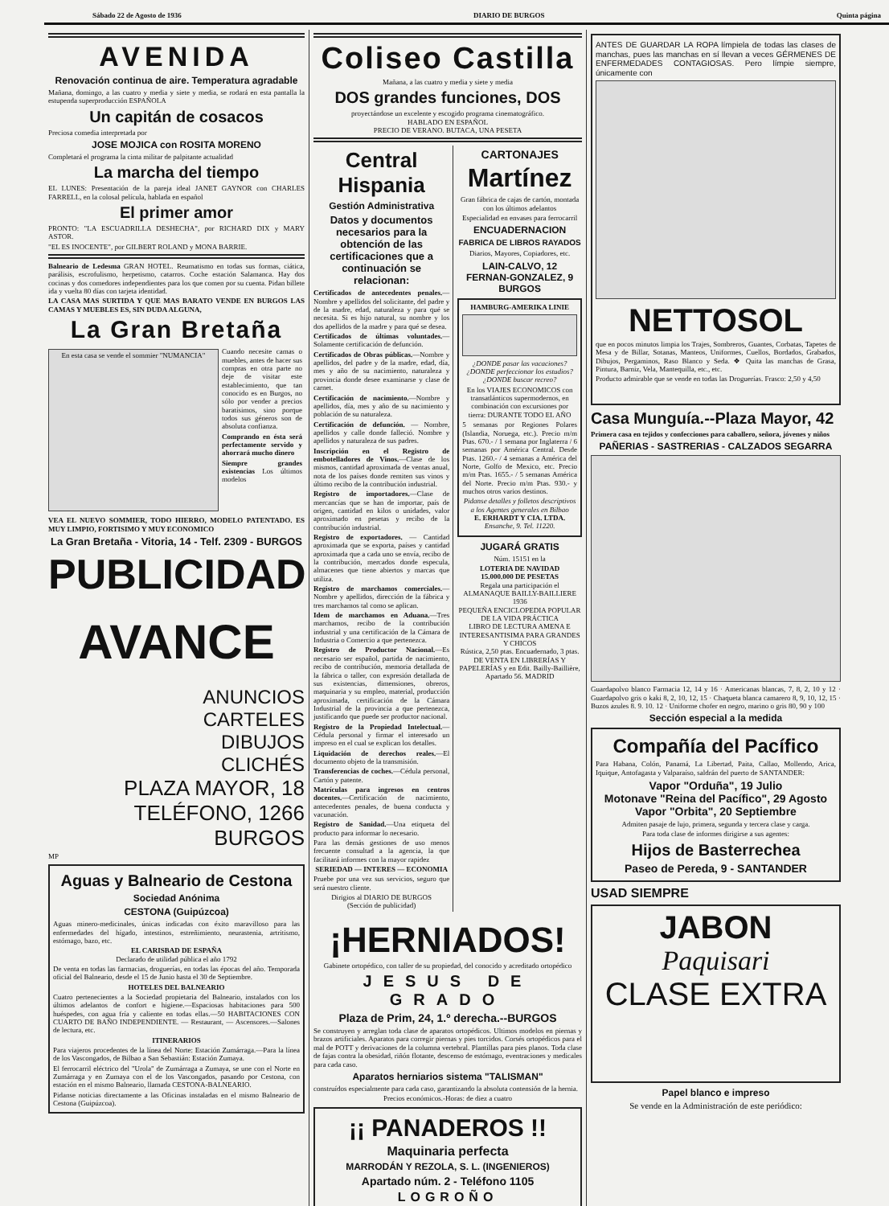Sábado 22 de Agosto de 1936 DIARIO DE BURGOS Quinta página
AVENIDA
Renovación continua de aire. Temperatura agradable
Mañana, domingo, a las cuatro y media y siete y media, se rodará en esta pantalla la estupenda superproducción ESPAÑOLA
Un capitán de cosacos
Preciosa comedia interpretada por
JOSE MOJICA con ROSITA MORENO
Completará el programa la cinta militar de palpitante actualidad
La marcha del tiempo
EL LUNES: Presentación de la pareja ideal JANET GAYNOR con CHARLES FARRELL, en la colosal película, hablada en español
El primer amor
PRONTO: "LA ESCUADRILLA DESHECHA", por RICHARD DIX y MARY ASTOR.
"EL ES INOCENTE", por GILBERT ROLAND y MONA BARRIE.
Balneario de Ledesma GRAN HOTEL. Reumatismo en todas sus formas, ciática, parálisis, escrofulismo, herpetismo, catarros. Coche estación Salamanca. Hay dos cocinas y dos comedores independientes para los que comen por su cuenta. Pidan billete ida y vuelta 80 días con tarjeta identidad.
LA CASA MAS SURTIDA Y QUE MAS BARATO VENDE EN BURGOS LAS CAMAS Y MUEBLES ES, SIN DUDA ALGUNA,
La Gran Bretaña
En esta casa se vende el sommier "NUMANCIA"
Cuando necesite camas o muebles, antes de hacer sus compras en otra parte no deje de visitar este establecimiento, que tan conocido es en Burgos, no sólo por vender a precios baratísimos, sino porque todos sus géneros son de absoluta confianza.
Comprando en ésta será perfectamente servido y ahorrará mucho dinero
Siempre grandes existencias Los últimos modelos
VEA EL NUEVO SOMMIER, TODO HIERRO, MODELO PATENTADO. ES MUY LIMPIO, FORTISIMO Y MUY ECONOMICO
La Gran Bretaña - Vitoria, 14 - Telf. 2309 - BURGOS
PUBLICIDAD
AVANCE
ANUNCIOS
CARTELES
DIBUJOS
CLICHÉS
PLAZA MAYOR, 18
TELÉFONO, 1266
BURGOS
MP
Aguas y Balneario de Cestona
Sociedad Anónima
CESTONA (Guipúzcoa)
Aguas minero-medicinales, únicas indicadas con éxito maravilloso para las enfermedades del hígado, intestinos, estreñimiento, neurastenia, artritismo, estómago, bazo, etc.
EL CARISBAD DE ESPAÑA
Declarado de utilidad pública el año 1792
De venta en todas las farmacias, droguerías, en todas las épocas del año. Temporada oficial del Balneario, desde el 15 de Junio hasta el 30 de Septiembre.
HOTELES DEL BALNEARIO
Cuatro pertenecientes a la Sociedad propietaria del Balneario, instalados con los últimos adelantos de confort e higiene.—Espaciosas habitaciones para 500 huéspedes, con agua fría y caliente en todas ellas.—50 HABITACIONES CON CUARTO DE BAÑO INDEPENDIENTE. — Restaurant, — Ascensores.—Salones de lectura, etc.
ITINERARIOS
Para viajeros procedentes de la línea del Norte: Estación Zumárraga.—Para la línea de los Vascongados, de Bilbao a San Sebastián: Estación Zumaya.
El ferrocarril eléctrico del "Urola" de Zumárraga a Zumaya, se une con el Norte en Zumárraga y en Zumaya con el de los Vascongados, pasando por Cestona, con estación en el mismo Balneario, llamada CESTONA-BALNEARIO.
Pidanse noticias directamente a las Oficinas instaladas en el mismo Balneario de Cestona (Guipúzcoa).
Coliseo Castilla
Mañana, a las cuatro y media y siete y media
DOS grandes funciones, DOS
proyectándose un excelente y escogido programa cinematográfico.
HABLADO EN ESPAÑOL
PRECIO DE VERANO. BUTACA, UNA PESETA
Central Hispania
Gestión Administrativa
Datos y documentos necesarios para la obtención de las certificaciones que a continuación se relacionan:
Certificados de antecedentes penales.—Nombre y apellidos del solicitante, del padre y de la madre, edad, naturaleza y para qué se necesita. Si es hijo natural, su nombre y los dos apellidos de la madre y para qué se desea.
Certificados de últimas voluntades.—Solamente certificación de defunción.
Certificados de Obras públicas.—Nombre y apellidos, del padre y de la madre, edad, día, mes y año de su nacimiento, naturaleza y provincia donde desee examinarse y clase de carnet.
Certificación de nacimiento.—Nombre y apellidos, día, mes y año de su nacimiento y población de su naturaleza.
Certificación de defunción. — Nombre, apellidos y calle donde falleció. Nombre y apellidos y naturaleza de sus padres.
Inscripción en el Registro de embotelladores de Vinos.—Clase de los mismos, cantidad aproximada de ventas anual, nota de los países donde remiten sus vinos y último recibo de la contribución industrial.
Registro de importadores.—Clase de mercancías que se han de importar, país de origen, cantidad en kilos o unidades, valor aproximado en pesetas y recibo de la contribución industrial.
Registro de exportadores. — Cantidad aproximada que se exporta, países y cantidad aproximada que a cada uno se envía, recibo de la contribución, mercados donde especula, almacenes que tiene abiertos y marcas que utiliza.
Registro de marchamos comerciales.—Nombre y apellidos, dirección de la fábrica y tres marchamos tal como se aplican.
Idem de marchamos en Aduana.—Tres marchamos, recibo de la contribución industrial y una certificación de la Cámara de Industria o Comercio a que pertenezca.
Registro de Productor Nacional.—Es necesario ser español, partida de nacimiento, recibo de contribución, memoria detallada de la fábrica o taller, con expresión detallada de sus existencias, dimensiones, obreros, maquinaria y su empleo, material, producción aproximada, certificación de la Cámara Industrial de la provincia a que pertenezca, justificando que puede ser productor nacional.
Registro de la Propiedad Intelectual.—Cédula personal y firmar el interesado un impreso en el cual se explican los detalles.
Liquidación de derechos reales.—El documento objeto de la transmisión.
Transferencias de coches.—Cédula personal, Cartón y patente.
Matrículas para ingresos en centros docentes.—Certificación de nacimiento, antecedentes penales, de buena conducta y vacunación.
Registro de Sanidad.—Una etiqueta del producto para informar lo necesario.
Para las demás gestiones de uso menos frecuente consultad a la agencia, la que facilitará informes con la mayor rapidez
SERIEDAD — INTERES — ECONOMIA
Pruebe por una vez sus servicios, seguro que será nuestro cliente.
Dirigios al DIARIO DE BURGOS
(Sección de publicidad)
CARTONAJES
Martínez
Gran fábrica de cajas de cartón, montada con los últimos adelantos
Especialidad en envases para ferrocarril
ENCUADERNACION
FABRICA DE LIBROS RAYADOS
Diarios, Mayores, Copiadores, etc.
LAIN-CALVO, 12
FERNAN-GONZALEZ, 9
BURGOS
HAMBURG-AMERIKA LINIE
¿DONDE pasar las vacaciones?
¿DONDE perfeccionar los estudios?
¿DONDE buscar recreo?
En los VIAJES ECONOMICOS con transatlánticos supermodernos, en combinación con excursiones por tierra: DURANTE TODO EL AÑO
5 semanas por Regiones Polares (Islandia, Noruega, etc.). Precio m/m Ptas. 670.- / 1 semana por Inglaterra / 6 semanas por América Central. Desde Ptas. 1260.- / 4 semanas a América del Norte, Golfo de Mexico, etc. Precio m/m Ptas. 1655.- / 5 semanas América del Norte. Precio m/m Ptas. 930.- y muchos otros varios destinos.
Pidanse detalles y folletos descriptivos a los Agentes generales en Bilbao
E. ERHARDT Y CIA. LTDA.
Ensanche, 9. Tel. 11220.
JUGARÁ GRATIS
Núm. 15151 en la
LOTERIA DE NAVIDAD
15.000.000 DE PESETAS
Regala una participación el ALMANAQUE BAILLY-BAILLIERE 1936
PEQUEÑA ENCICLOPEDIA POPULAR DE LA VIDA PRÁCTICA
LIBRO DE LECTURA AMENA E INTERESANTISIMA PARA GRANDES Y CHICOS
Rústica, 2,50 ptas. Encuadernado, 3 ptas.
DE VENTA EN LIBRERÍAS Y PAPELERÍAS y en Edit. Bailly-Baillière, Apartado 56. MADRID
¡HERNIADOS!
Gabinete ortopédico, con taller de su propiedad, del conocido y acreditado ortopédico
JESUS DE GRADO
Plaza de Prim, 24, 1.º derecha.--BURGOS
Se construyen y arreglan toda clase de aparatos ortopédicos. Ultimos modelos en piernas y brazos artificiales. Aparatos para corregir piernas y pies torcidos. Corsés ortopédicos para el mal de POTT y derivaciones de la columna vertebral. Plantillas para pies planos. Toda clase de fajas contra la obesidad, riñón flotante, descenso de estómago, eventraciones y medicales para cada caso.
Aparatos herniarios sistema "TALISMAN"
construídos especialmente para cada caso, garantizando la absoluta contensión de la hernia.
Precios económicos.-Horas: de diez a cuatro
¡¡ PANADEROS !!
Maquinaria perfecta
MARRODÁN Y REZOLA, S. L. (INGENIEROS)
Apartado núm. 2 - Teléfono 1105
LOGROÑO
ANTES DE GUARDAR LA ROPA límpiela de todas las clases de manchas, pues las manchas en sí llevan a veces GÉRMENES DE ENFERMEDADES CONTAGIOSAS. Pero límpie siempre, únicamente con
NETTOSOL
que en pocos minutos limpia los Trajes, Sombreros, Guantes, Corbatas, Tapetes de Mesa y de Billar, Sotanas, Manteos, Uniformes, Cuellos, Bordados, Grabados, Dibujos, Pergaminos, Raso Blanco y Seda. ❖ Quita las manchas de Grasa, Pintura, Barniz, Vela, Mantequilla, etc., etc.
Producto admirable que se vende en todas las Droguerías. Frasco: 2,50 y 4,50
Casa Munguía.--Plaza Mayor, 42
Primera casa en tejidos y confecciones para caballero, señora, jóvenes y niños
PAÑERIAS - SASTRERIAS - CALZADOS SEGARRA
Guardapolvo blanco Farmacia 12, 14 y 16 · Americanas blancas, 7, 8, 2, 10 y 12 · Guardapolvo gris o kaki 8, 2, 10, 12, 15 · Chaqueta blanca camarero 8, 9, 10, 12, 15 · Buzos azules 8. 9. 10. 12 · Uniforme chofer en negro, marino o gris 80, 90 y 100
Sección especial a la medida
Compañía del Pacífico
Para Habana, Colón, Panamá, La Libertad, Paita, Callao, Mollendo, Arica, Iquique, Antofagasta y Valparaíso, saldrán del puerto de SANTANDER:
Vapor "Orduña", 19 Julio
Motonave "Reina del Pacífico", 29 Agosto
Vapor "Orbita", 20 Septiembre
Admiten pasaje de lujo, primera, segunda y tercera clase y carga.
Para toda clase de informes dirigirse a sus agentes:
Hijos de Basterrechea
Paseo de Pereda, 9 - SANTANDER
USAD SIEMPRE
JABON
Paquisari
CLASE EXTRA
Papel blanco e impreso
Se vende en la Administración de este periódico: